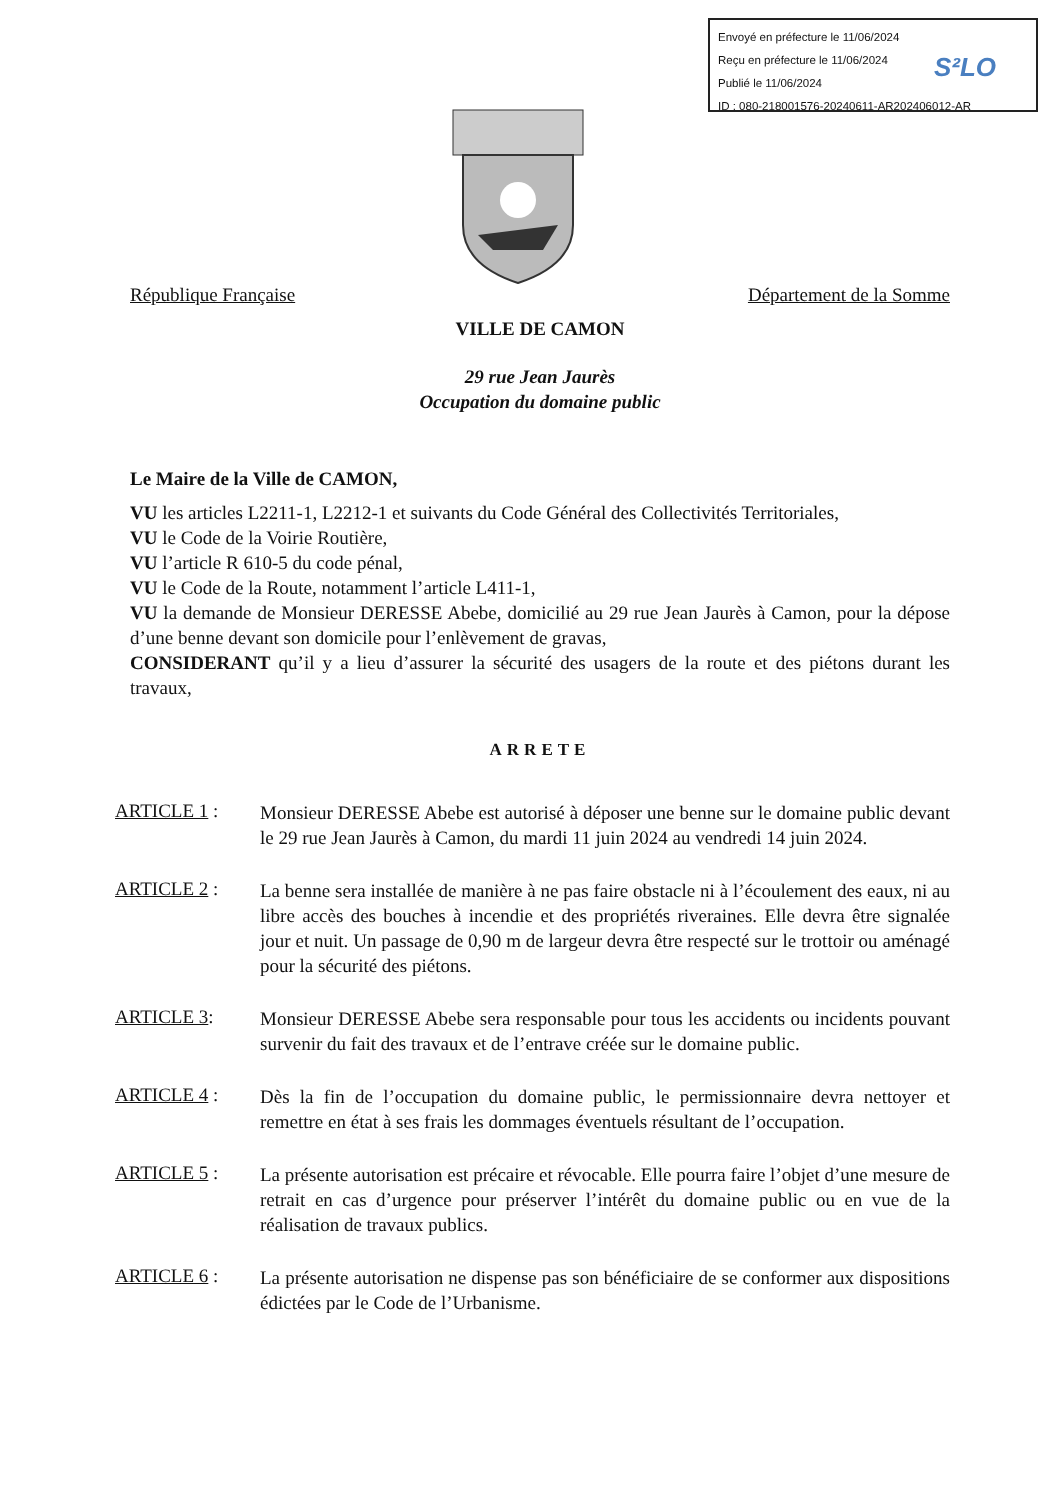Envoyé en préfecture le 11/06/2024
Reçu en préfecture le 11/06/2024
Publié le 11/06/2024
ID : 080-218001576-20240611-AR202406012-AR
S²LO
République Française Département de la Somme
VILLE DE CAMON
29 rue Jean Jaurès
Occupation du domaine public
Le Maire de la Ville de CAMON,
VU les articles L2211-1, L2212-1 et suivants du Code Général des Collectivités Territoriales,
VU le Code de la Voirie Routière,
VU l’article R 610-5 du code pénal,
VU le Code de la Route, notamment l’article L411-1,
VU la demande de Monsieur DERESSE Abebe, domicilié au 29 rue Jean Jaurès à Camon, pour la dépose d’une benne devant son domicile pour l’enlèvement de gravas,
CONSIDERANT qu’il y a lieu d’assurer la sécurité des usagers de la route et des piétons durant les travaux,
ARRETE
ARTICLE 1 :
Monsieur DERESSE Abebe est autorisé à déposer une benne sur le domaine public devant le 29 rue Jean Jaurès à Camon, du mardi 11 juin 2024 au vendredi 14 juin 2024.
ARTICLE 2 :
La benne sera installée de manière à ne pas faire obstacle ni à l’écoulement des eaux, ni au libre accès des bouches à incendie et des propriétés riveraines. Elle devra être signalée jour et nuit. Un passage de 0,90 m de largeur devra être respecté sur le trottoir ou aménagé pour la sécurité des piétons.
ARTICLE 3:
Monsieur DERESSE Abebe sera responsable pour tous les accidents ou incidents pouvant survenir du fait des travaux et de l’entrave créée sur le domaine public.
ARTICLE 4 :
Dès la fin de l’occupation du domaine public, le permissionnaire devra nettoyer et remettre en état à ses frais les dommages éventuels résultant de l’occupation.
ARTICLE 5 :
La présente autorisation est précaire et révocable. Elle pourra faire l’objet d’une mesure de retrait en cas d’urgence pour préserver l’intérêt du domaine public ou en vue de la réalisation de travaux publics.
ARTICLE 6 :
La présente autorisation ne dispense pas son bénéficiaire de se conformer aux dispositions édictées par le Code de l’Urbanisme.